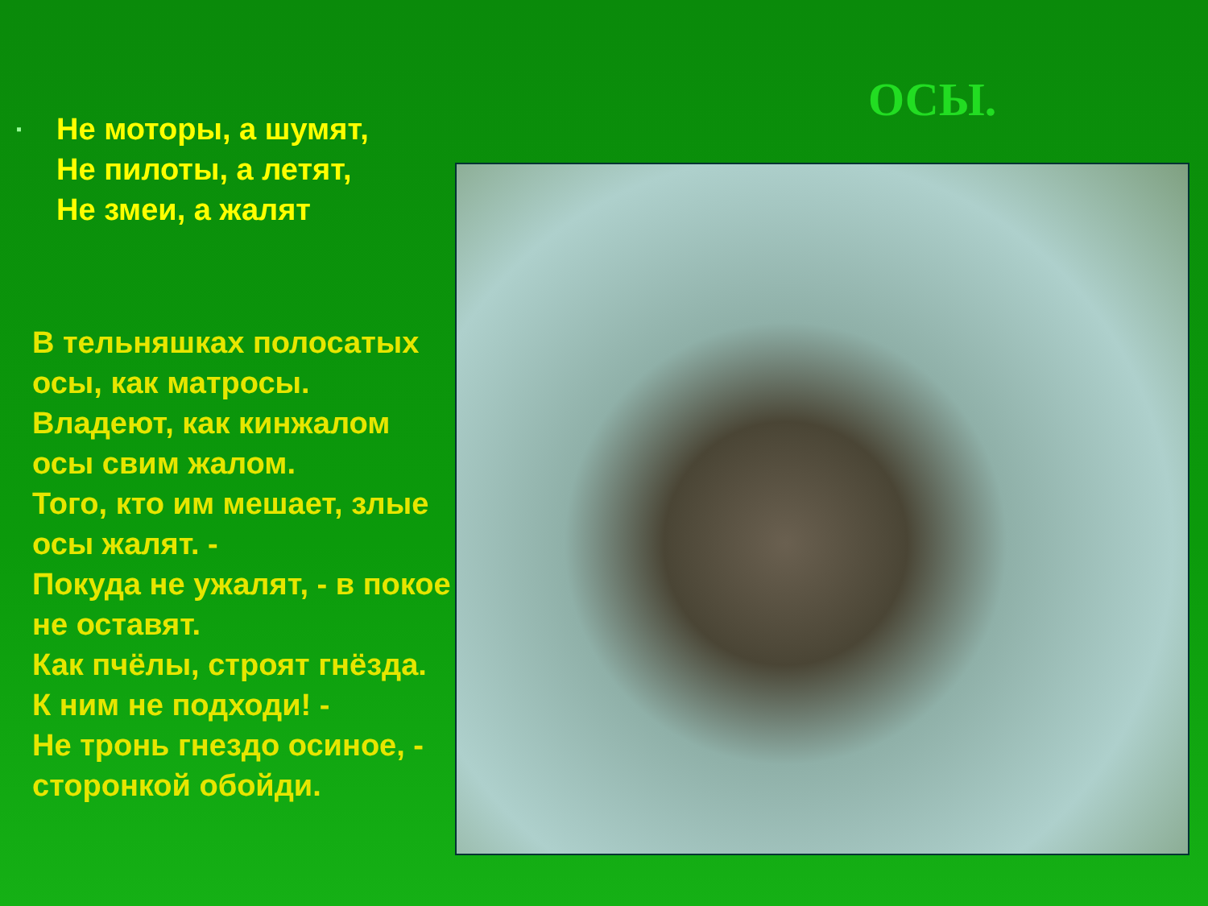▪
Не моторы, а шумят,
Не пилоты, а летят,
Не змеи, а жалят
В тельняшках полосатых осы, как матросы.
Владеют, как кинжалом осы свим жалом.
Того, кто им мешает, злые осы жалят. -
Покуда не ужалят, - в покое не оставят.
Как пчёлы, строят гнёзда. К ним не подходи! -
Не тронь гнездо осиное, - сторонкой обойди.
ОСЫ.